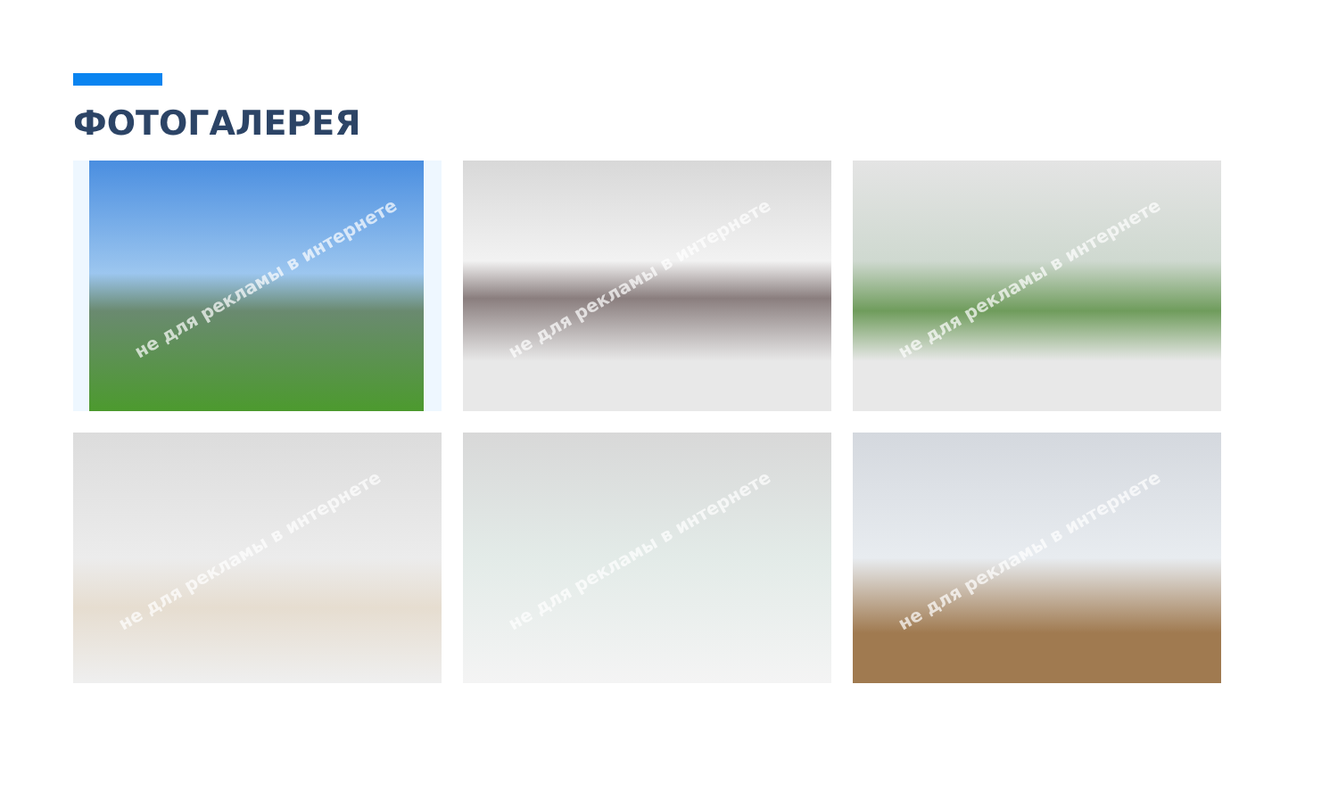ФОТОГАЛЕРЕЯ
не для рекламы в интернете
не для рекламы в интернете
не для рекламы в интернете
не для рекламы в интернете
не для рекламы в интернете
не для рекламы в интернете